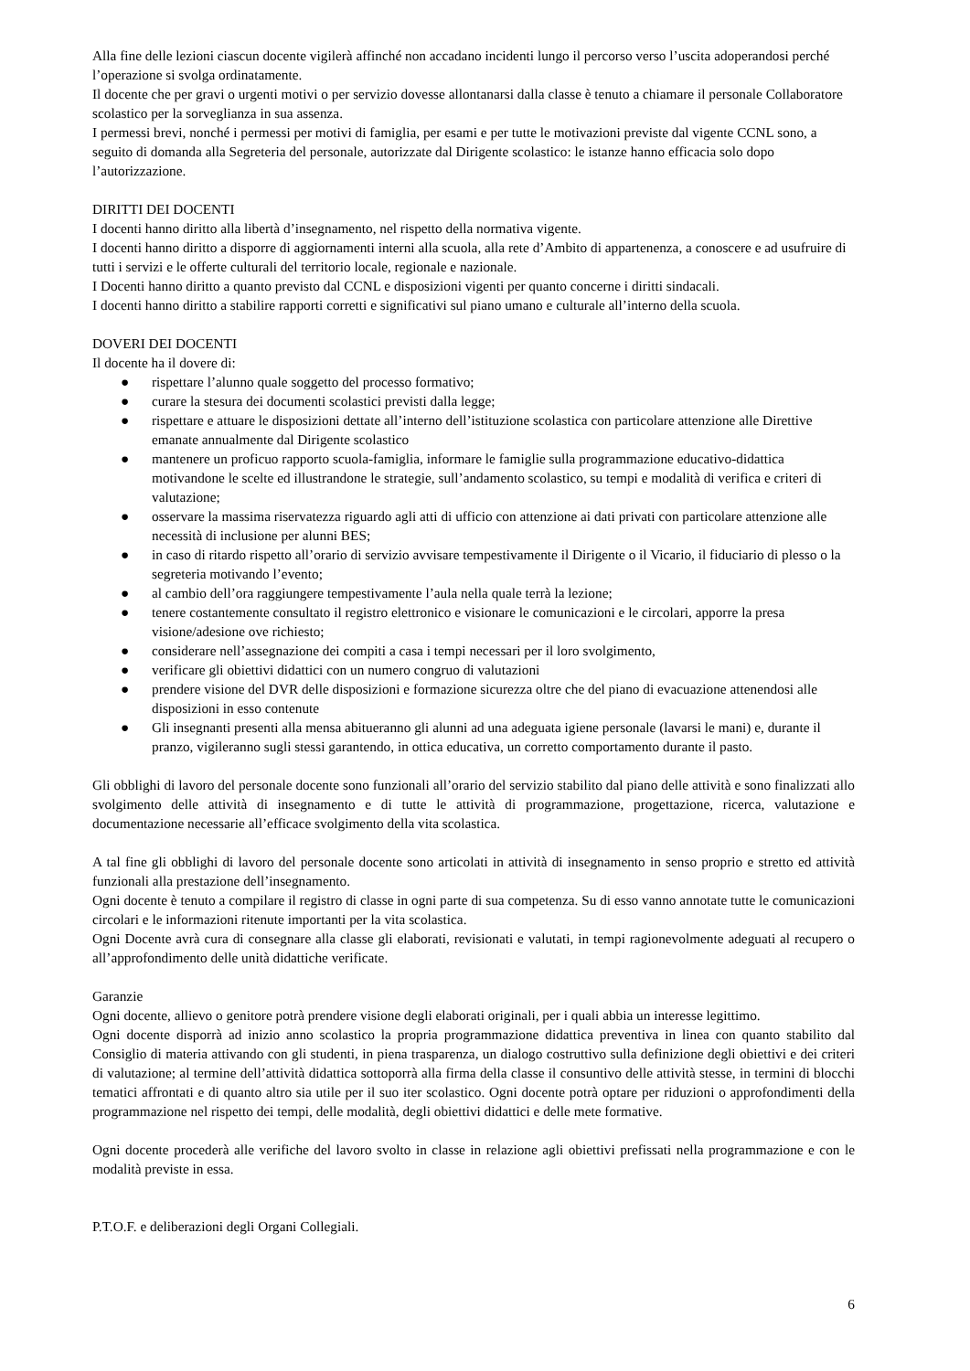Alla fine delle lezioni ciascun docente vigilerà affinché non accadano incidenti lungo il percorso verso l’uscita adoperandosi perché l’operazione si svolga ordinatamente.
Il docente che per gravi o urgenti motivi o per servizio dovesse allontanarsi dalla classe è tenuto a chiamare il personale Collaboratore scolastico per la sorveglianza in sua assenza.
I permessi brevi, nonché i permessi per motivi di famiglia, per esami e per tutte le motivazioni previste dal vigente CCNL sono, a seguito di domanda alla Segreteria del personale, autorizzate dal Dirigente scolastico: le istanze hanno efficacia solo dopo l’autorizzazione.
DIRITTI DEI DOCENTI
I docenti hanno diritto alla libertà d’insegnamento, nel rispetto della normativa vigente.
I docenti hanno diritto a disporre di aggiornamenti interni alla scuola, alla rete d’Ambito di appartenenza, a conoscere e ad usufruire di tutti i servizi e le offerte culturali del territorio locale, regionale e nazionale.
I Docenti hanno diritto a quanto previsto dal CCNL e disposizioni vigenti per quanto concerne i diritti sindacali.
I docenti hanno diritto a stabilire rapporti corretti e significativi sul piano umano e culturale all’interno della scuola.
DOVERI DEI DOCENTI
Il docente ha il dovere di:
● rispettare l’alunno quale soggetto del processo formativo;
● curare la stesura dei documenti scolastici previsti dalla legge;
● rispettare e attuare le disposizioni dettate all’interno dell’istituzione scolastica con particolare attenzione alle Direttive emanate annualmente dal Dirigente scolastico
● mantenere un proficuo rapporto scuola-famiglia, informare le famiglie sulla programmazione educativo-didattica motivandone le scelte ed illustrandone le strategie, sull’andamento scolastico, su tempi e modalità di verifica e criteri di valutazione;
● osservare la massima riservatezza riguardo agli atti di ufficio con attenzione ai dati privati con particolare attenzione alle necessità di inclusione per alunni BES;
● in caso di ritardo rispetto all’orario di servizio avvisare tempestivamente il Dirigente o il Vicario, il fiduciario di plesso o la segreteria motivando l’evento;
● al cambio dell’ora raggiungere tempestivamente l’aula nella quale terrà la lezione;
● tenere costantemente consultato il registro elettronico e visionare le comunicazioni e le circolari, apporre la presa visione/adesione ove richiesto;
● considerare nell’assegnazione dei compiti a casa i tempi necessari per il loro svolgimento,
● verificare gli obiettivi didattici con un numero congruo di valutazioni
● prendere visione del DVR delle disposizioni e formazione sicurezza oltre che del piano di evacuazione attenendosi alle disposizioni in esso contenute
● Gli insegnanti presenti alla mensa abitueranno gli alunni ad una adeguata igiene personale (lavarsi le mani) e, durante il pranzo, vigileranno sugli stessi garantendo, in ottica educativa, un corretto comportamento durante il pasto.
Gli obblighi di lavoro del personale docente sono funzionali all’orario del servizio stabilito dal piano delle attività e sono finalizzati allo svolgimento delle attività di insegnamento e di tutte le attività di programmazione, progettazione, ricerca, valutazione e documentazione necessarie all’efficace svolgimento della vita scolastica.
A tal fine gli obblighi di lavoro del personale docente sono articolati in attività di insegnamento in senso proprio e stretto ed attività funzionali alla prestazione dell’insegnamento.
Ogni docente è tenuto a compilare il registro di classe in ogni parte di sua competenza. Su di esso vanno annotate tutte le comunicazioni circolari e le informazioni ritenute importanti per la vita scolastica.
Ogni Docente avrà cura di consegnare alla classe gli elaborati, revisionati e valutati, in tempi ragionevolmente adeguati al recupero o all’approfondimento delle unità didattiche verificate.
Garanzie
Ogni docente, allievo o genitore potrà prendere visione degli elaborati originali, per i quali abbia un interesse legittimo.
Ogni docente disporrà ad inizio anno scolastico la propria programmazione didattica preventiva in linea con quanto stabilito dal Consiglio di materia attivando con gli studenti, in piena trasparenza, un dialogo costruttivo sulla definizione degli obiettivi e dei criteri di valutazione; al termine dell’attività didattica sottoporrà alla firma della classe il consuntivo delle attività stesse, in termini di blocchi tematici affrontati e di quanto altro sia utile per il suo iter scolastico. Ogni docente potrà optare per riduzioni o approfondimenti della programmazione nel rispetto dei tempi, delle modalità, degli obiettivi didattici e delle mete formative.
Ogni docente procederà alle verifiche del lavoro svolto in classe in relazione agli obiettivi prefissati nella programmazione e con le modalità previste in essa.
P.T.O.F. e deliberazioni degli Organi Collegiali.
6